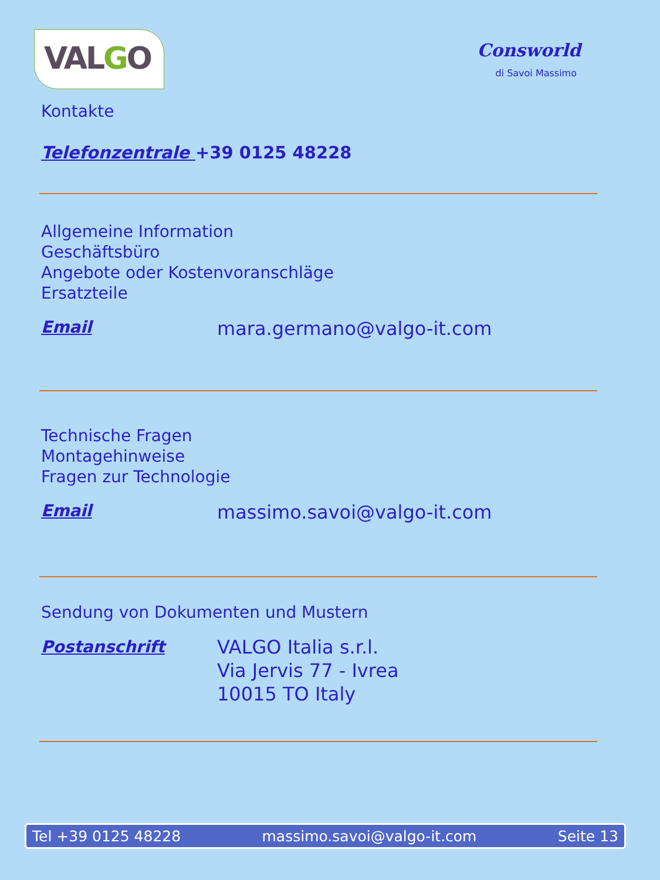VALGO
Consworld
di Savoi Massimo
Kontakte
Telefonzentrale +39 0125 48228
Allgemeine Information
Geschäftsbüro
Angebote oder Kostenvoranschläge
Ersatzteile
Email mara.germano@valgo-it.com
Technische Fragen
Montagehinweise
Fragen zur Technologie
Email massimo.savoi@valgo-it.com
Sendung von Dokumenten und Mustern
Postanschrift VALGO Italia s.r.l.
Via Jervis 77 - Ivrea
10015 TO Italy
Tel +39 0125 48228 massimo.savoi@valgo-it.com Seite 13